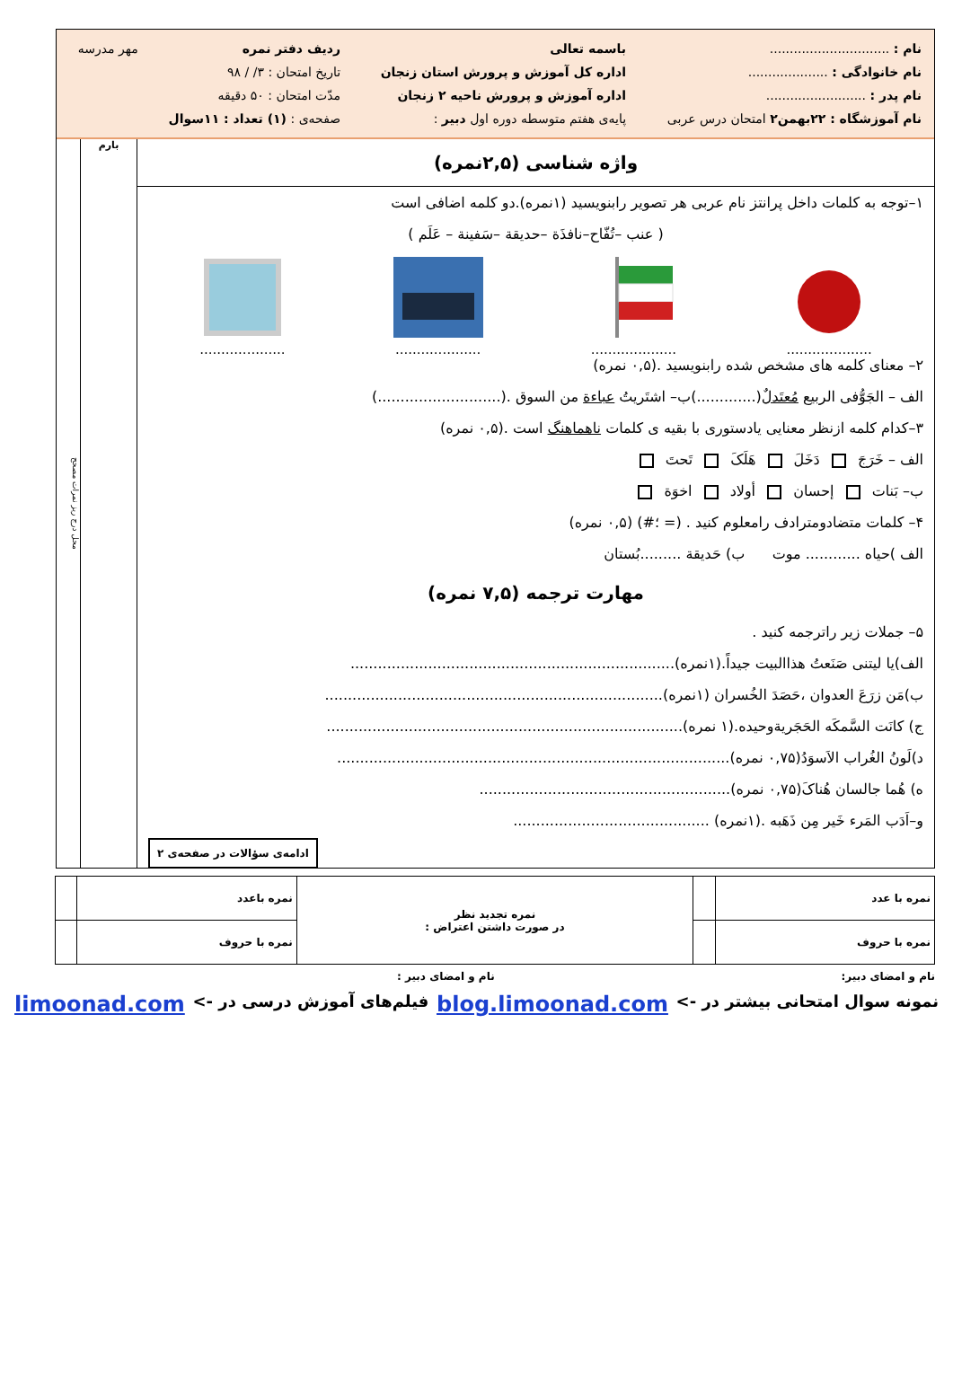| نام : .............................. | باسمه تعالی | ردیف دفتر نمره | مهر مدرسه |
| نام خانوادگی : .................... | اداره کل آموزش و پرورش استان زنجان | تاریخ امتحان : ۳/ / ۹۸ | |
| نام پدر : ......................... | اداره آموزش و پرورش ناحیه ۲ زنجان | مدّت امتحان : ۵۰ دقیقه | |
| نام آموزشگاه : ۲۲بهمن۲ امتحان درس عربی | پایه‌ی هفتم متوسطه دوره اول دبیر : | صفحه‌ی : (۱) تعداد : ۱۱سوال | |
واژه شناسی (۲,۵نمره)
۱–توجه به کلمات داخل پرانتز نام عربی هر تصویر رابنویسید (۱نمره).دو کلمه اضافی است
( عنب –تُفّاح–نافذَة –حدیقة –سَفینة – عَلَم )
....................
....................
....................
....................
۲– معنای کلمه های مشخص شده رابنویسید .(۰,۵ نمره)
الف – الجَوُّفی الربیع مُعتَدلٌ(.............)ب– اشتَریتُ عباءة من السوق .(...........................)
۳–کدام کلمه ازنظر معنایی یادستوری با بقیه ی کلمات ناهماهنگ است .(۰,۵ نمره)
الف – خَرَجَ دَخَلَ هَلَکَ تَحتَ
ب– بَنات إحسان أولاد اخوَة
۴– کلمات متضادومترادف رامعلوم کنید . (= ؛#) (۰,۵ نمره)
الف )حیاه ............ موت ب) حَدیقة .........بُستان
مهارت ترجمه (۷,۵ نمره)
۵– جملات زیر راترجمه کنید .
الف)یا لیتنی صَنَعتُ هذاالبیت جیداً.(۱نمره).......................................................................
ب)مَن زرَعَ العدوان ،حَصَدَ الخُسران (۱نمره)..........................................................................
ج) کانَت السَّمکَه الحَجَریةوحیده.(۱ نمره)..............................................................................
د)لَونُ الغُراب الاَسوَدُ(۰,۷۵ نمره)......................................................................................
ه) هُما جالسان هُناکَ(۰,۷۵ نمره).......................................................
و–اَدَب المَرء خَیر مِن ذَهَبه .(۱نمره) ...........................................
ادامه‌ی سؤالات در صفحه‌ی ۲
بارم
محل درج ریز نمرات مصحح
| نمره با عدد | | نمره تجدید نظر در صورت داشتن اعتراض : | نمره باعدد | |
| نمره با حروف | | | نمره با حروف | |
نام و امضای دبیر: نام و امضای دبیر :
نمونه سوال امتحانی بیشتر در -> blog.limoonad.com فیلم‌های آموزش درسی در -> limoonad.com